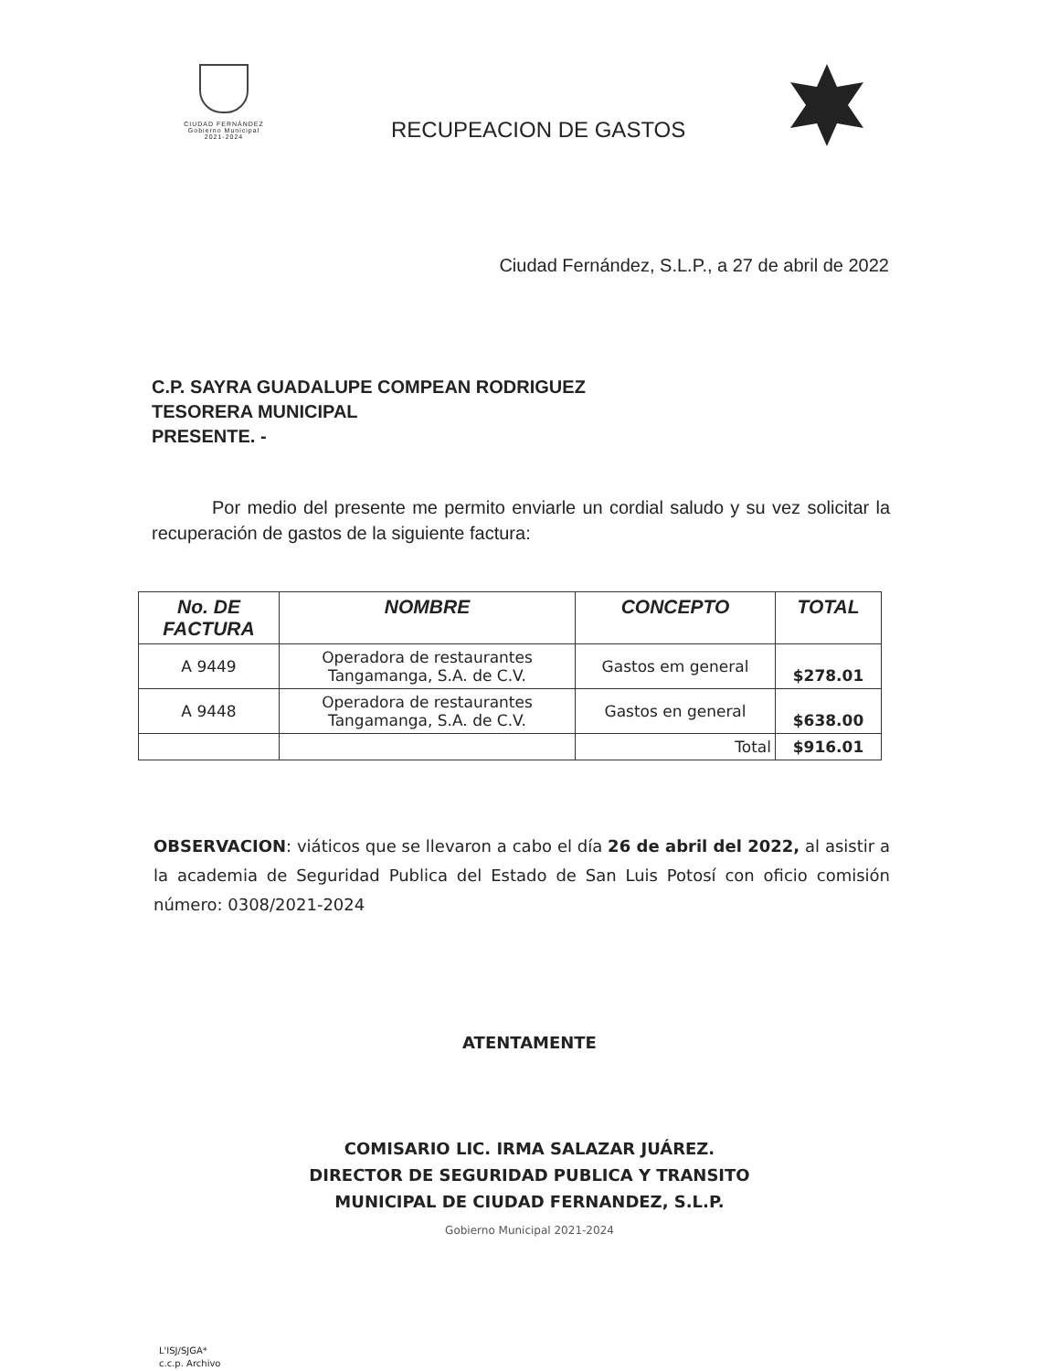CIUDAD FERNÁNDEZ
Gobierno Municipal
2021-2024
RECUPEACION DE GASTOS
Ciudad Fernández, S.L.P., a 27 de abril de 2022
C.P. SAYRA GUADALUPE COMPEAN RODRIGUEZ
TESORERA MUNICIPAL
PRESENTE. -
Por medio del presente me permito enviarle un cordial saludo y su vez solicitar la recuperación de gastos de la siguiente factura:
| No. DE FACTURA | NOMBRE | CONCEPTO | TOTAL |
| --- | --- | --- | --- |
| A 9449 | Operadora de restaurantes Tangamanga, S.A. de C.V. | Gastos em general | $278.01 |
| A 9448 | Operadora de restaurantes Tangamanga, S.A. de C.V. | Gastos en general | $638.00 |
| | | Total | $916.01 |
OBSERVACION: viáticos que se llevaron a cabo el día 26 de abril del 2022, al asistir a la academia de Seguridad Publica del Estado de San Luis Potosí con oficio comisión número: 0308/2021-2024
ATENTAMENTE
COMISARIO LIC. IRMA SALAZAR JUÁREZ.
DIRECTOR DE SEGURIDAD PUBLICA Y TRANSITO
MUNICIPAL DE CIUDAD FERNANDEZ, S.L.P.
Gobierno Municipal 2021-2024
L'ISJ/SJGA*
c.c.p. Archivo